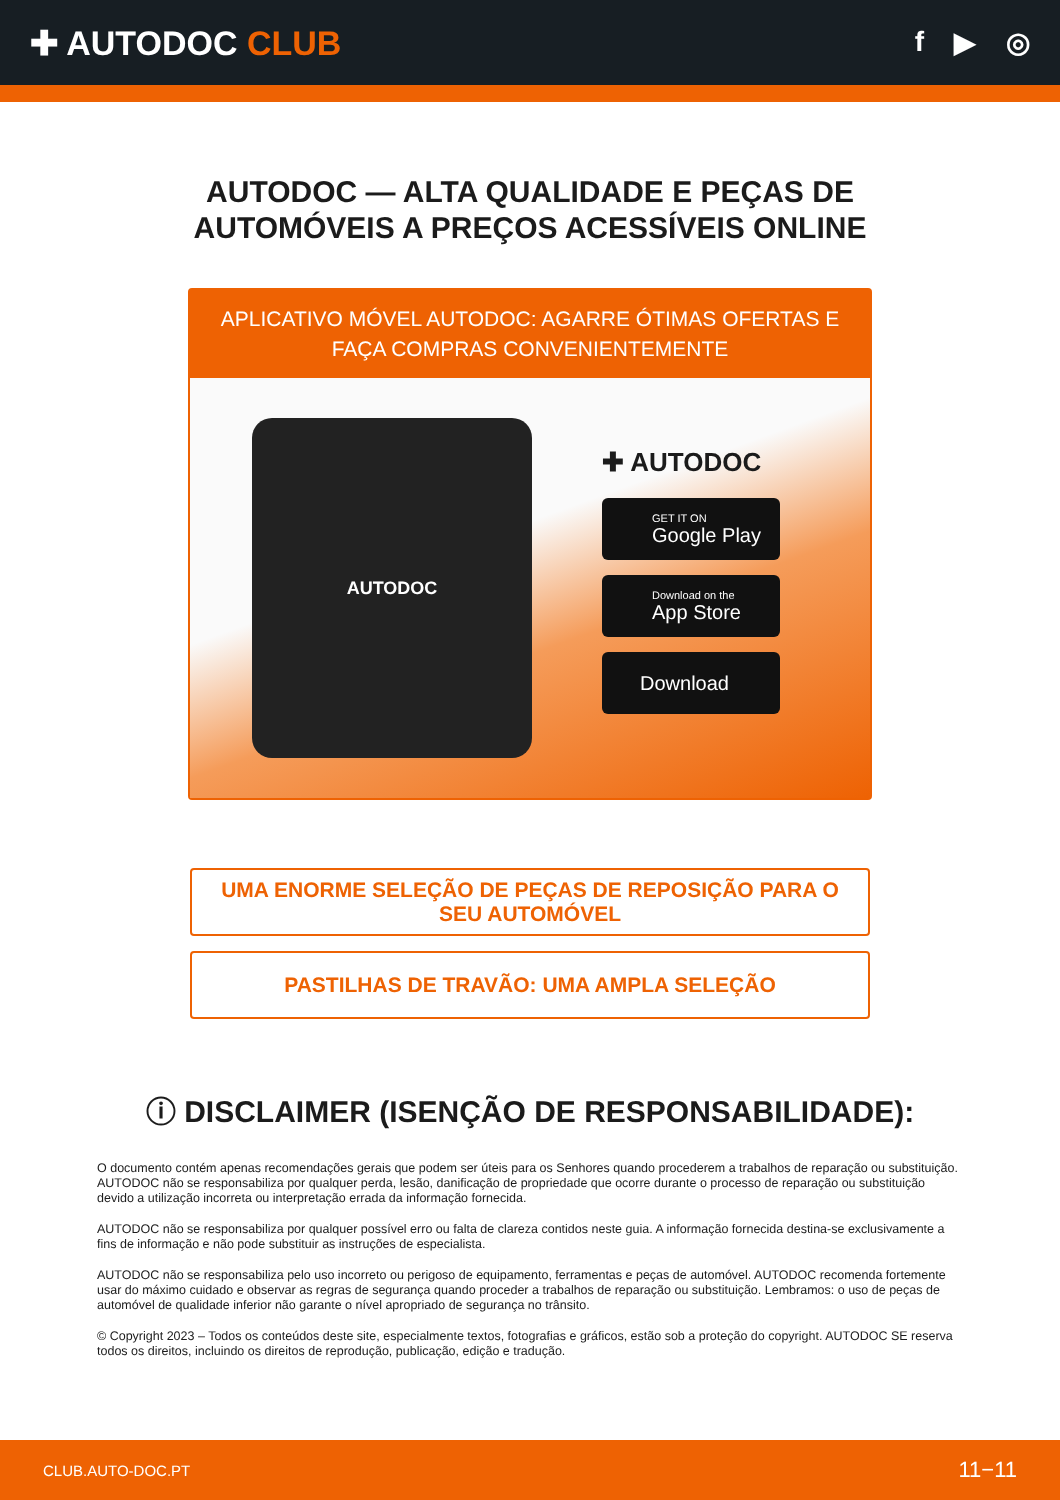✚ AUTODOC CLUB
f ▶ ◎
AUTODOC — ALTA QUALIDADE E PEÇAS DE
AUTOMÓVEIS A PREÇOS ACESSÍVEIS ONLINE
APLICATIVO MÓVEL AUTODOC: AGARRE ÓTIMAS OFERTAS E FAÇA COMPRAS CONVENIENTEMENTE
AUTODOC
✚ AUTODOC
GET IT ON
Google Play
Download on the
App Store
Download
UMA ENORME SELEÇÃO DE PEÇAS DE REPOSIÇÃO PARA O SEU AUTOMÓVEL
PASTILHAS DE TRAVÃO: UMA AMPLA SELEÇÃO
ⓘ DISCLAIMER (ISENÇÃO DE RESPONSABILIDADE):
O documento contém apenas recomendações gerais que podem ser úteis para os Senhores quando procederem a trabalhos de reparação ou substituição. AUTODOC não se responsabiliza por qualquer perda, lesão, danificação de propriedade que ocorre durante o processo de reparação ou substituição devido a utilização incorreta ou interpretação errada da informação fornecida.
AUTODOC não se responsabiliza por qualquer possível erro ou falta de clareza contidos neste guia. A informação fornecida destina-se exclusivamente a fins de informação e não pode substituir as instruções de especialista.
AUTODOC não se responsabiliza pelo uso incorreto ou perigoso de equipamento, ferramentas e peças de automóvel. AUTODOC recomenda fortemente usar do máximo cuidado e observar as regras de segurança quando proceder a trabalhos de reparação ou substituição. Lembramos: o uso de peças de automóvel de qualidade inferior não garante o nível apropriado de segurança no trânsito.
© Copyright 2023 – Todos os conteúdos deste site, especialmente textos, fotografias e gráficos, estão sob a proteção do copyright. AUTODOC SE reserva todos os direitos, incluindo os direitos de reprodução, publicação, edição e tradução.
CLUB.AUTO-DOC.PT 11−11